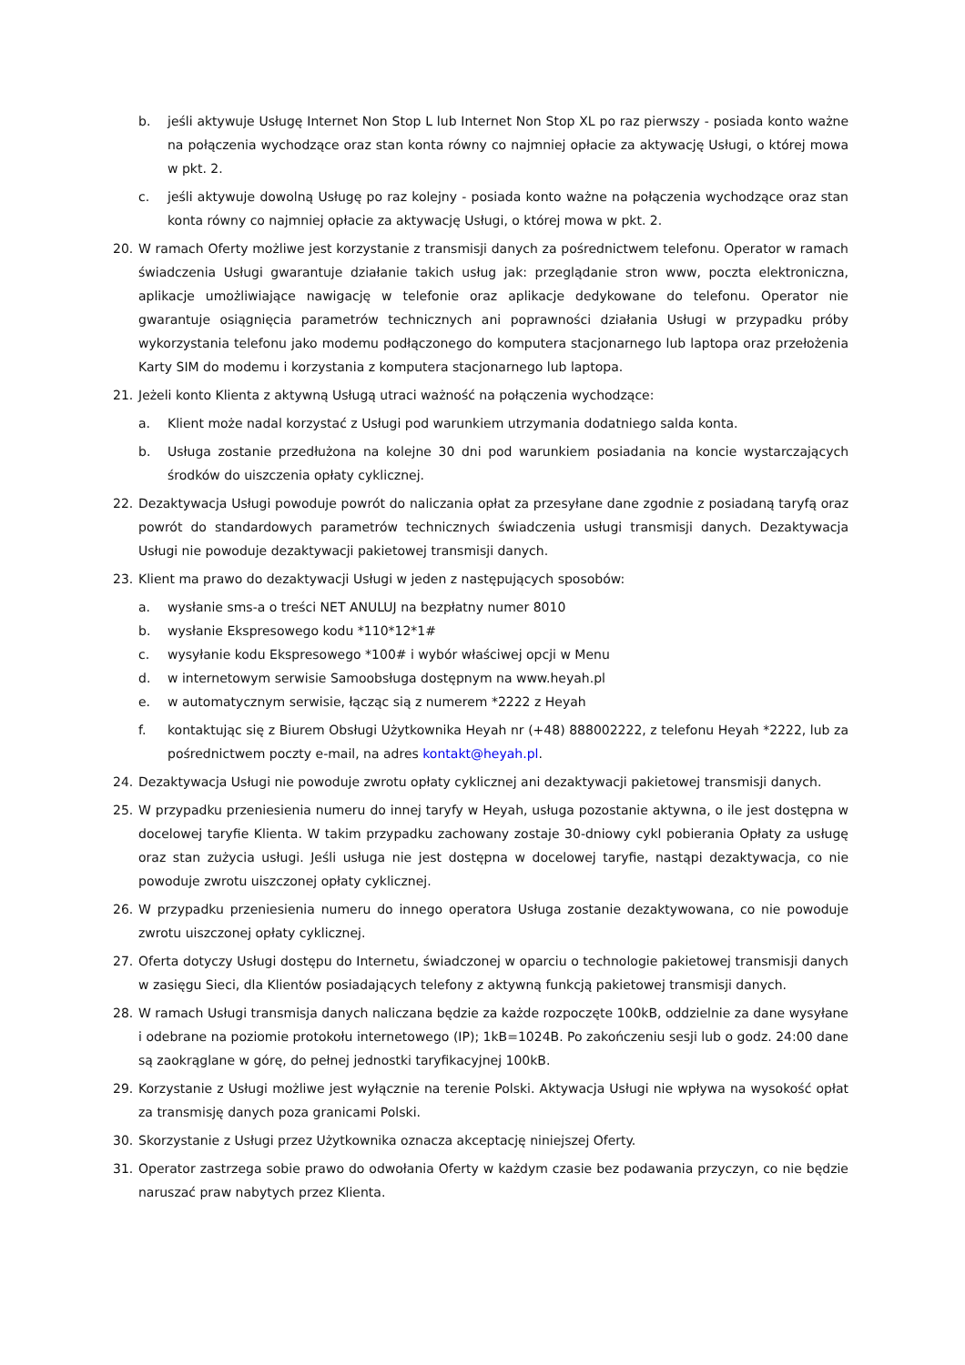b. jeśli aktywuje Usługę Internet Non Stop L lub Internet Non Stop XL po raz pierwszy - posiada konto ważne na połączenia wychodzące oraz stan konta równy co najmniej opłacie za aktywację Usługi, o której mowa w pkt. 2.
c. jeśli aktywuje dowolną Usługę po raz kolejny - posiada konto ważne na połączenia wychodzące oraz stan konta równy co najmniej opłacie za aktywację Usługi, o której mowa w pkt. 2.
20. W ramach Oferty możliwe jest korzystanie z transmisji danych za pośrednictwem telefonu. Operator w ramach świadczenia Usługi gwarantuje działanie takich usług jak: przeglądanie stron www, poczta elektroniczna, aplikacje umożliwiające nawigację w telefonie oraz aplikacje dedykowane do telefonu. Operator nie gwarantuje osiągnięcia parametrów technicznych ani poprawności działania Usługi w przypadku próby wykorzystania telefonu jako modemu podłączonego do komputera stacjonarnego lub laptopa oraz przełożenia Karty SIM do modemu i korzystania z komputera stacjonarnego lub laptopa.
21. Jeżeli konto Klienta z aktywną Usługą utraci ważność na połączenia wychodzące:
a. Klient może nadal korzystać z Usługi pod warunkiem utrzymania dodatniego salda konta.
b. Usługa zostanie przedłużona na kolejne 30 dni pod warunkiem posiadania na koncie wystarczających środków do uiszczenia opłaty cyklicznej.
22. Dezaktywacja Usługi powoduje powrót do naliczania opłat za przesyłane dane zgodnie z posiadaną taryfą oraz powrót do standardowych parametrów technicznych świadczenia usługi transmisji danych. Dezaktywacja Usługi nie powoduje dezaktywacji pakietowej transmisji danych.
23. Klient ma prawo do dezaktywacji Usługi w jeden z następujących sposobów:
a. wysłanie sms-a o treści NET ANULUJ na bezpłatny numer 8010
b. wysłanie Ekspresowego kodu *110*12*1#
c. wysyłanie kodu Ekspresowego *100# i wybór właściwej opcji w Menu
d. w internetowym serwisie Samoobsługa dostępnym na www.heyah.pl
e. w automatycznym serwisie, łącząc sią z numerem *2222 z Heyah
f. kontaktując się z Biurem Obsługi Użytkownika Heyah nr (+48) 888002222, z telefonu Heyah *2222, lub za pośrednictwem poczty e-mail, na adres kontakt@heyah.pl.
24. Dezaktywacja Usługi nie powoduje zwrotu opłaty cyklicznej ani dezaktywacji pakietowej transmisji danych.
25. W przypadku przeniesienia numeru do innej taryfy w Heyah, usługa pozostanie aktywna, o ile jest dostępna w docelowej taryfie Klienta. W takim przypadku zachowany zostaje 30-dniowy cykl pobierania Opłaty za usługę oraz stan zużycia usługi. Jeśli usługa nie jest dostępna w docelowej taryfie, nastąpi dezaktywacja, co nie powoduje zwrotu uiszczonej opłaty cyklicznej.
26. W przypadku przeniesienia numeru do innego operatora Usługa zostanie dezaktywowana, co nie powoduje zwrotu uiszczonej opłaty cyklicznej.
27. Oferta dotyczy Usługi dostępu do Internetu, świadczonej w oparciu o technologie pakietowej transmisji danych w zasięgu Sieci, dla Klientów posiadających telefony z aktywną funkcją pakietowej transmisji danych.
28. W ramach Usługi transmisja danych naliczana będzie za każde rozpoczęte 100kB, oddzielnie za dane wysyłane i odebrane na poziomie protokołu internetowego (IP); 1kB=1024B. Po zakończeniu sesji lub o godz. 24:00 dane są zaokrąglane w górę, do pełnej jednostki taryfikacyjnej 100kB.
29. Korzystanie z Usługi możliwe jest wyłącznie na terenie Polski. Aktywacja Usługi nie wpływa na wysokość opłat za transmisję danych poza granicami Polski.
30. Skorzystanie z Usługi przez Użytkownika oznacza akceptację niniejszej Oferty.
31. Operator zastrzega sobie prawo do odwołania Oferty w każdym czasie bez podawania przyczyn, co nie będzie naruszać praw nabytych przez Klienta.